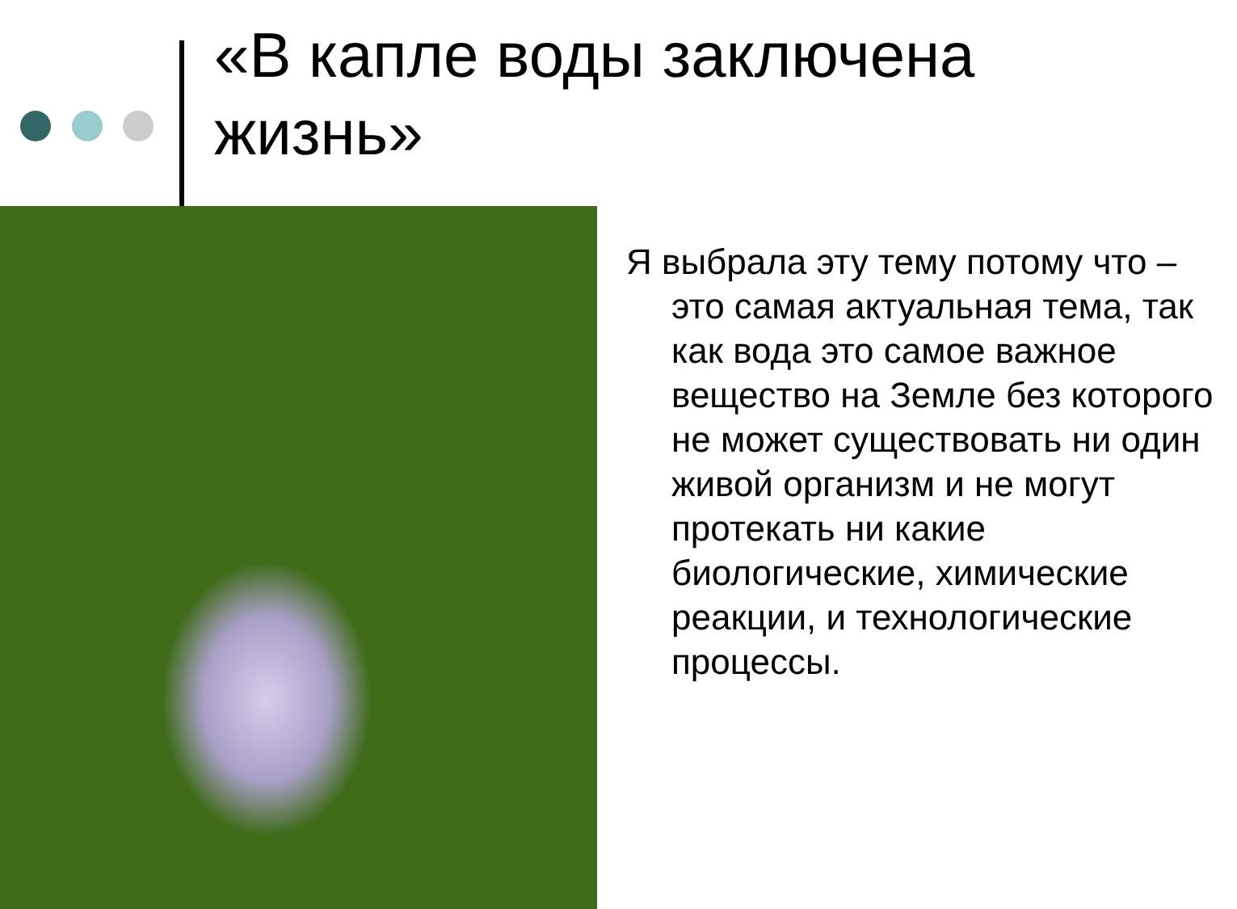«В капле воды заключена жизнь»
Я выбрала эту тему потому что – это самая актуальная тема, так как вода это самое важное вещество на Земле без которого не может существовать ни один живой организм и не могут протекать ни какие биологические, химические реакции, и технологические процессы.